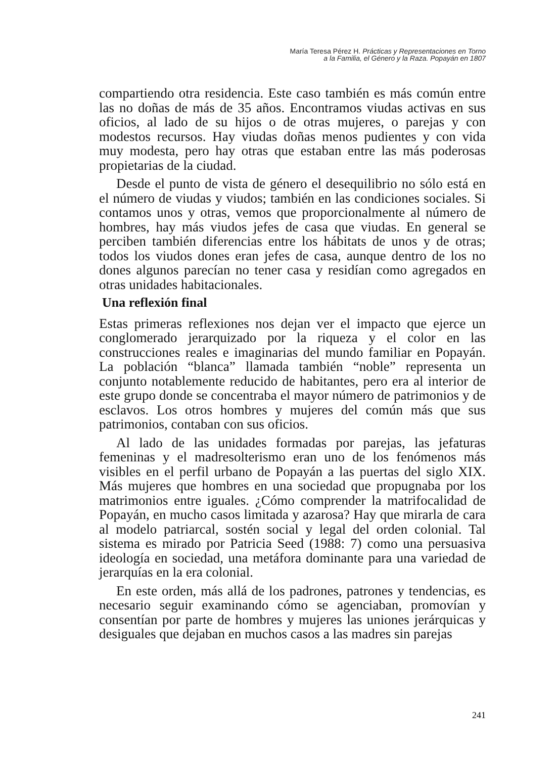María Teresa Pérez H. Prácticas y Representaciones en Torno
a la Familia, el Género y la Raza. Popayán en 1807
compartiendo otra residencia. Este caso también es más común entre las no doñas de más de 35 años. Encontramos viudas activas en sus oficios, al lado de su hijos o de otras mujeres, o parejas y con modestos recursos. Hay viudas doñas menos pudientes y con vida muy modesta, pero hay otras que estaban entre las más poderosas propietarias de la ciudad.
Desde el punto de vista de género el desequilibrio no sólo está en el número de viudas y viudos; también en las condiciones sociales. Si contamos unos y otras, vemos que proporcionalmente al número de hombres, hay más viudos jefes de casa que viudas. En general se perciben también diferencias entre los hábitats de unos y de otras; todos los viudos dones eran jefes de casa, aunque dentro de los no dones algunos parecían no tener casa y residían como agregados en otras unidades habitacionales.
Una reflexión final
Estas primeras reflexiones nos dejan ver el impacto que ejerce un conglomerado jerarquizado por la riqueza y el color en las construcciones reales e imaginarias del mundo familiar en Popayán. La población “blanca” llamada también “noble” representa un conjunto notablemente reducido de habitantes, pero era al interior de este grupo donde se concentraba el mayor número de patrimonios y de esclavos. Los otros hombres y mujeres del común más que sus patrimonios, contaban con sus oficios.
Al lado de las unidades formadas por parejas, las jefaturas femeninas y el madresolterismo eran uno de los fenómenos más visibles en el perfil urbano de Popayán a las puertas del siglo XIX. Más mujeres que hombres en una sociedad que propugnaba por los matrimonios entre iguales. ¿Cómo comprender la matrifocalidad de Popayán, en mucho casos limitada y azarosa? Hay que mirarla de cara al modelo patriarcal, sostén social y legal del orden colonial. Tal sistema es mirado por Patricia Seed (1988: 7) como una persuasiva ideología en sociedad, una metáfora dominante para una variedad de jerarquías en la era colonial.
En este orden, más allá de los padrones, patrones y tendencias, es necesario seguir examinando cómo se agenciaban, promovían y consentían por parte de hombres y mujeres las uniones jerárquicas y desiguales que dejaban en muchos casos a las madres sin parejas
241